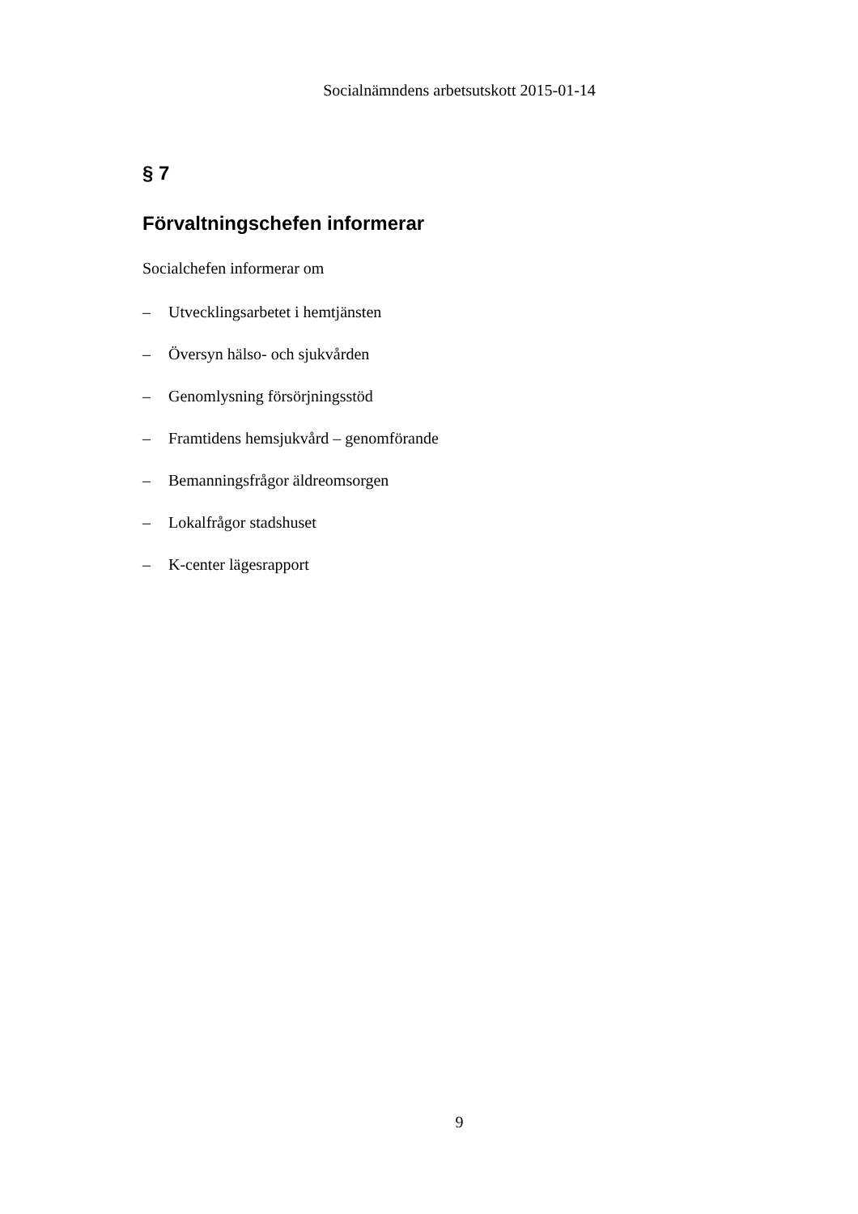Socialnämndens arbetsutskott 2015-01-14
§ 7
Förvaltningschefen informerar
Socialchefen informerar om
– Utvecklingsarbetet i hemtjänsten
– Översyn hälso- och sjukvården
– Genomlysning försörjningsstöd
– Framtidens hemsjukvård – genomförande
– Bemanningsfrågor äldreomsorgen
– Lokalfrågor stadshuset
– K-center lägesrapport
9